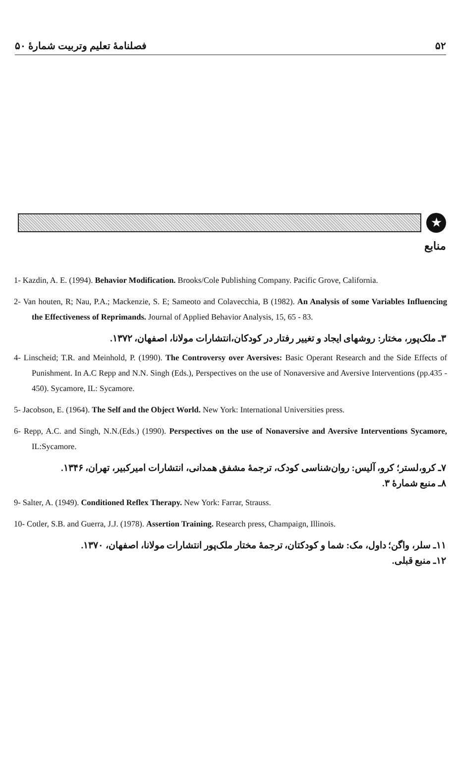۵۲ فصلنامهٔ تعلیم وتربیت شمارهٔ ۵۰
★
منابع
1- Kazdin, A. E. (1994). Behavior Modification. Brooks/Cole Publishing Company. Pacific Grove, California.
2- Van houten, R; Nau, P.A.; Mackenzie, S. E; Sameoto and Colavecchia, B (1982). An Analysis of some Variables Influencing the Effectiveness of Reprimands. Journal of Applied Behavior Analysis, 15, 65 - 83.
۳ـ ملک‌پور، مختار: روشهای ایجاد و تغییر رفتار در کودکان،انتشارات مولانا، اصفهان، ۱۳۷۲.
4- Linscheid; T.R. and Meinhold, P. (1990). The Controversy over Aversives: Basic Operant Research and the Side Effects of Punishment. In A.C Repp and N.N. Singh (Eds.), Perspectives on the use of Nonaversive and Aversive Interventions (pp.435 - 450). Sycamore, IL: Sycamore.
5- Jacobson, E. (1964). The Self and the Object World. New York: International Universities press.
6- Repp, A.C. and Singh, N.N.(Eds.) (1990). Perspectives on the use of Nonaversive and Aversive Interventions Sycamore, IL:Sycamore.
۷ـ کرو،لستر؛ کرو، آلیس: روان‌شناسی کودک، ترجمهٔ مشفق همدانی، انتشارات امیرکبیر، تهران، ۱۳۴۶.
۸ـ منبع شمارهٔ ۳.
9- Salter, A. (1949). Conditioned Reflex Therapy. New York: Farrar, Strauss.
10- Cotler, S.B. and Guerra, J.J. (1978). Assertion Training. Research press, Champaign, Illinois.
۱۱ـ سلر، واگن؛ داول، مک: شما و کودکتان، ترجمهٔ مختار ملک‌پور انتشارات مولانا، اصفهان، ۱۳۷۰.
۱۲ـ منبع قبلی.